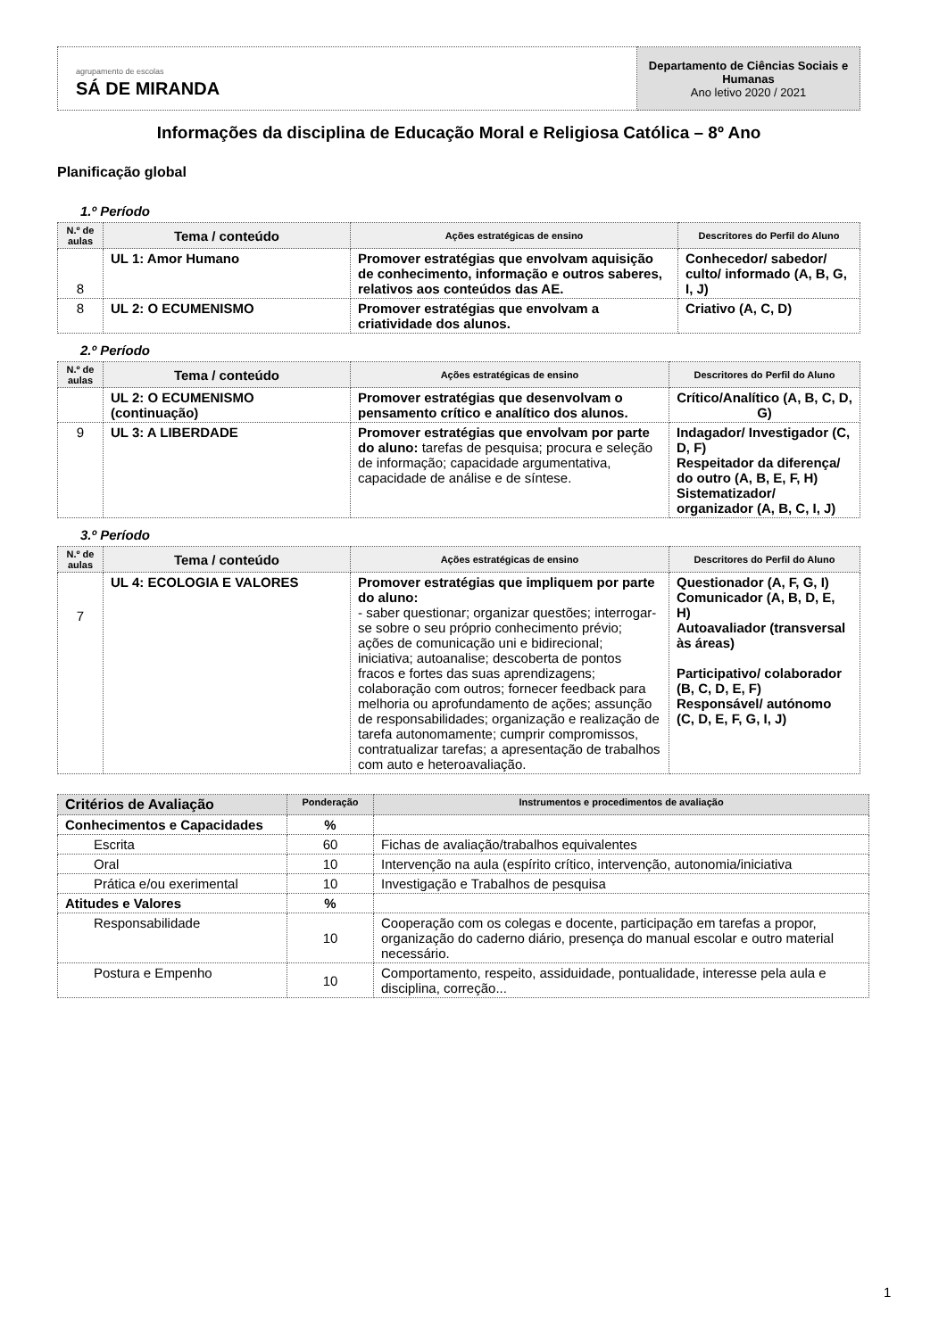| agrupamento de escolas SÁ DE MIRANDA | Departamento de Ciências Sociais e Humanas Ano letivo 2020 / 2021 |
Informações da disciplina de Educação Moral e Religiosa Católica – 8º Ano
Planificação global
1.º Período
| N.º de aulas | Tema / conteúdo | Ações estratégicas de ensino | Descritores do Perfil do Aluno |
| --- | --- | --- | --- |
| 8 | UL 1: Amor Humano | Promover estratégias que envolvam aquisição de conhecimento, informação e outros saberes, relativos aos conteúdos das AE. | Conhecedor/ sabedor/ culto/ informado (A, B, G, I, J) |
| 8 | UL 2: O ECUMENISMO | Promover estratégias que envolvam a criatividade dos alunos. | Criativo (A, C, D) |
2.º Período
| N.º de aulas | Tema / conteúdo | Ações estratégicas de ensino | Descritores do Perfil do Aluno |
| --- | --- | --- | --- |
| | UL 2: O ECUMENISMO (continuação) | Promover estratégias que desenvolvam o pensamento crítico e analítico dos alunos. | Crítico/Analítico (A, B, C, D, G) |
| 9 | UL 3: A LIBERDADE | Promover estratégias que envolvam por parte do aluno: tarefas de pesquisa; procura e seleção de informação; capacidade argumentativa, capacidade de análise e de síntese. | Indagador/ Investigador (C, D, F) Respeitador da diferença/ do outro (A, B, E, F, H) Sistematizador/ organizador (A, B, C, I, J) |
3.º Período
| N.º de aulas | Tema / conteúdo | Ações estratégicas de ensino | Descritores do Perfil do Aluno |
| --- | --- | --- | --- |
| 7 | UL 4: ECOLOGIA E VALORES | Promover estratégias que impliquem por parte do aluno: - saber questionar; organizar questões; interrogar-se sobre o seu próprio conhecimento prévio; ações de comunicação uni e bidirecional; iniciativa; autoanalise; descoberta de pontos fracos e fortes das suas aprendizagens; colaboração com outros; fornecer feedback para melhoria ou aprofundamento de ações; assunção de responsabilidades; organização e realização de tarefa autonomamente; cumprir compromissos, contratualizar tarefas; a apresentação de trabalhos com auto e heteroavaliação. | Questionador (A, F, G, I) Comunicador (A, B, D, E, H) Autoavaliador (transversal às áreas) Participativo/ colaborador (B, C, D, E, F) Responsável/ autónomo (C, D, E, F, G, I, J) |
| Critérios de Avaliação | Ponderação | Instrumentos e procedimentos de avaliação |
| Conhecimentos e Capacidades | % | |
| Escrita | 60 | Fichas de avaliação/trabalhos equivalentes |
| Oral | 10 | Intervenção na aula (espírito crítico, intervenção, autonomia/iniciativa |
| Prática e/ou exerimental | 10 | Investigação e Trabalhos de pesquisa |
| Atitudes e Valores | % | |
| Responsabilidade | 10 | Cooperação com os colegas e docente, participação em tarefas a propor, organização do caderno diário, presença do manual escolar e outro material necessário. |
| Postura e Empenho | 10 | Comportamento, respeito, assiduidade, pontualidade, interesse pela aula e disciplina, correção... |
1